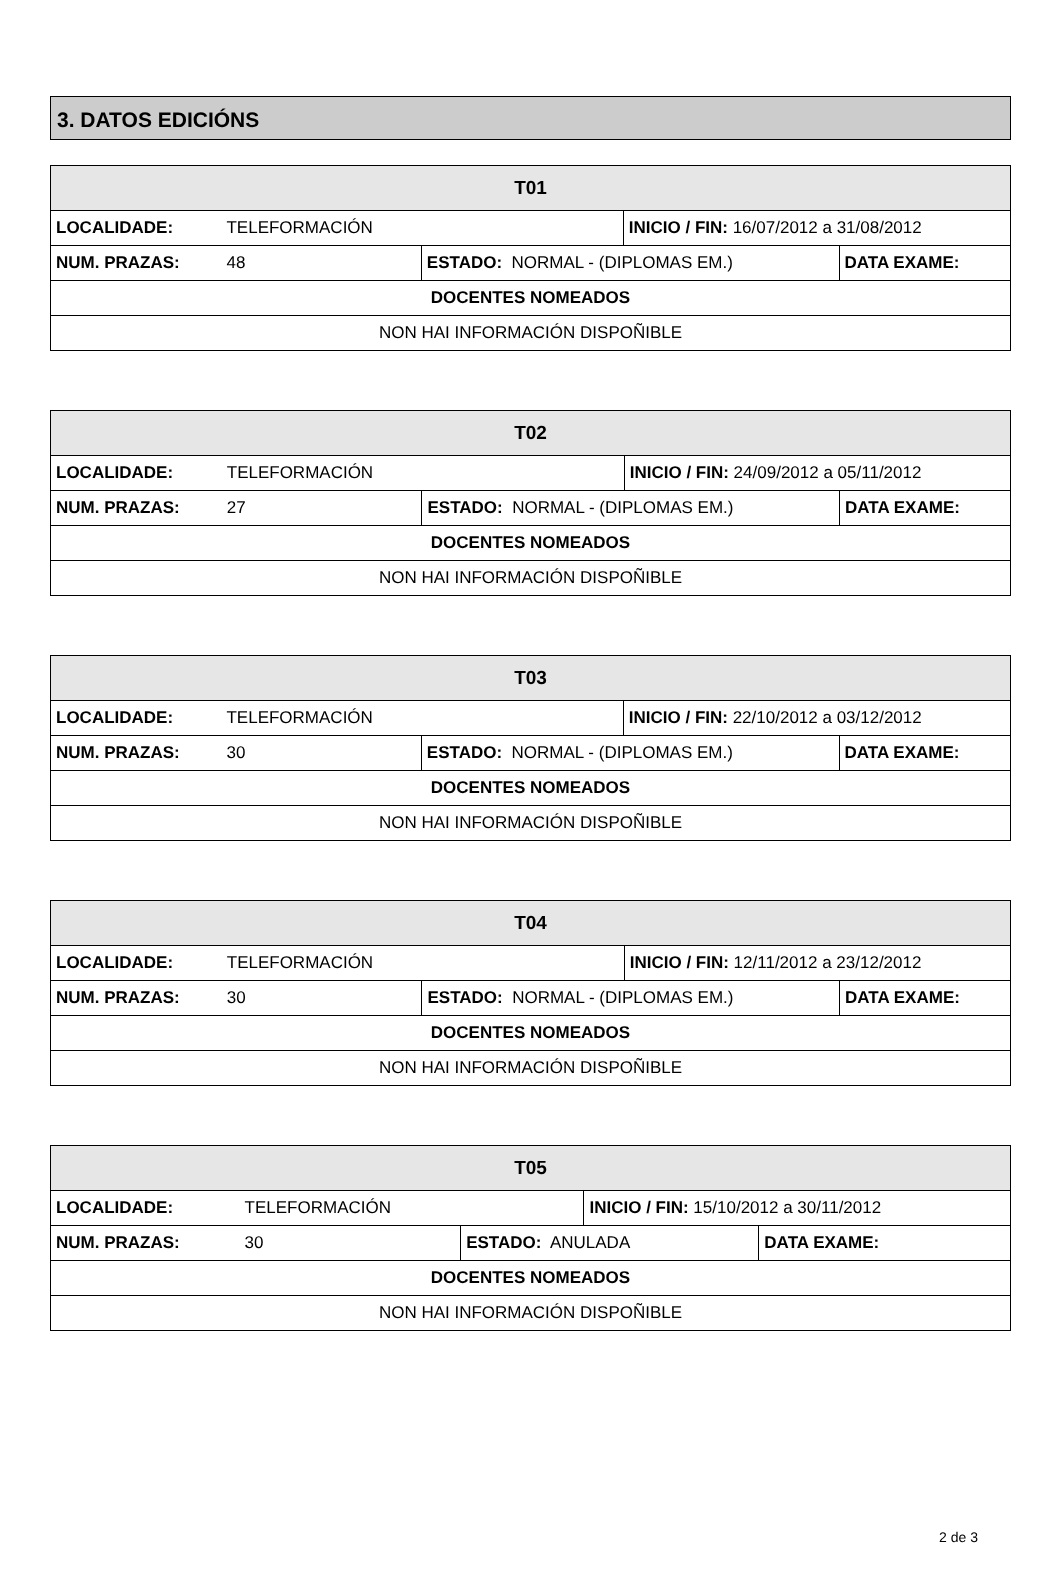3. DATOS EDICIÓNS
| T01 | | | | |
| LOCALIDADE: | TELEFORMACIÓN | | INICIO / FIN: 16/07/2012 a 31/08/2012 | |
| NUM. PRAZAS: | 48 | ESTADO: NORMAL - (DIPLOMAS EM.) | | DATA EXAME: |
| DOCENTES NOMEADOS | | | | |
| NON HAI INFORMACIÓN DISPOÑIBLE | | | | |
| T02 | | | | |
| LOCALIDADE: | TELEFORMACIÓN | | INICIO / FIN: 24/09/2012 a 05/11/2012 | |
| NUM. PRAZAS: | 27 | ESTADO: NORMAL - (DIPLOMAS EM.) | | DATA EXAME: |
| DOCENTES NOMEADOS | | | | |
| NON HAI INFORMACIÓN DISPOÑIBLE | | | | |
| T03 | | | | |
| LOCALIDADE: | TELEFORMACIÓN | | INICIO / FIN: 22/10/2012 a 03/12/2012 | |
| NUM. PRAZAS: | 30 | ESTADO: NORMAL - (DIPLOMAS EM.) | | DATA EXAME: |
| DOCENTES NOMEADOS | | | | |
| NON HAI INFORMACIÓN DISPOÑIBLE | | | | |
| T04 | | | | |
| LOCALIDADE: | TELEFORMACIÓN | | INICIO / FIN: 12/11/2012 a 23/12/2012 | |
| NUM. PRAZAS: | 30 | ESTADO: NORMAL - (DIPLOMAS EM.) | | DATA EXAME: |
| DOCENTES NOMEADOS | | | | |
| NON HAI INFORMACIÓN DISPOÑIBLE | | | | |
| T05 | | | | |
| LOCALIDADE: | TELEFORMACIÓN | | INICIO / FIN: 15/10/2012 a 30/11/2012 | |
| NUM. PRAZAS: | 30 | ESTADO: ANULADA | | DATA EXAME: |
| DOCENTES NOMEADOS | | | | |
| NON HAI INFORMACIÓN DISPOÑIBLE | | | | |
2 de 3